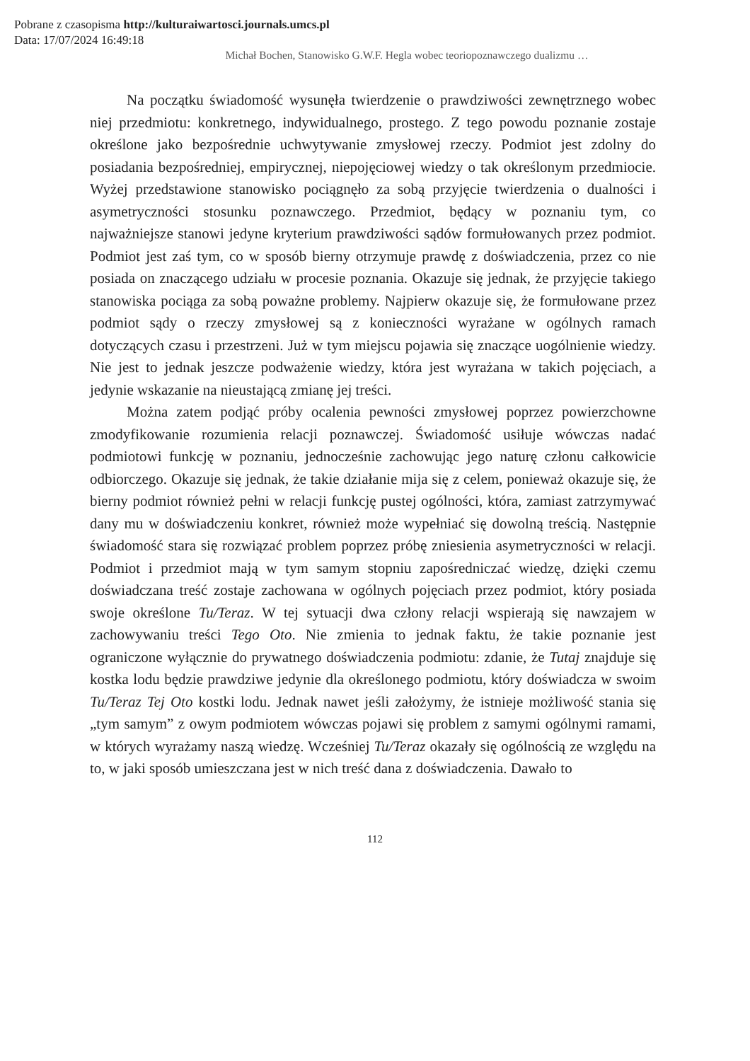Pobrane z czasopisma http://kulturaiwartosci.journals.umcs.pl
Data: 17/07/2024 16:49:18
Michał Bochen, Stanowisko G.W.F. Hegla wobec teoriopoznawczego dualizmu …
Na początku świadomość wysunęła twierdzenie o prawdziwości zewnętrznego wobec niej przedmiotu: konkretnego, indywidualnego, prostego. Z tego powodu poznanie zostaje określone jako bezpośrednie uchwytywanie zmysłowej rzeczy. Podmiot jest zdolny do posiadania bezpośredniej, empirycznej, niepojęciowej wiedzy o tak określonym przedmiocie. Wyżej przedstawione stanowisko pociągnęło za sobą przyjęcie twierdzenia o dualności i asymetryczności stosunku poznawczego. Przedmiot, będący w poznaniu tym, co najważniejsze stanowi jedyne kryterium prawdziwości sądów formułowanych przez podmiot. Podmiot jest zaś tym, co w sposób bierny otrzymuje prawdę z doświadczenia, przez co nie posiada on znaczącego udziału w procesie poznania. Okazuje się jednak, że przyjęcie takiego stanowiska pociąga za sobą poważne problemy. Najpierw okazuje się, że formułowane przez podmiot sądy o rzeczy zmysłowej są z konieczności wyrażane w ogólnych ramach dotyczących czasu i przestrzeni. Już w tym miejscu pojawia się znaczące uogólnienie wiedzy. Nie jest to jednak jeszcze podważenie wiedzy, która jest wyrażana w takich pojęciach, a jedynie wskazanie na nieustającą zmianę jej treści.
Można zatem podjąć próby ocalenia pewności zmysłowej poprzez powierzchowne zmodyfikowanie rozumienia relacji poznawczej. Świadomość usiłuje wówczas nadać podmiotowi funkcję w poznaniu, jednocześnie zachowując jego naturę członu całkowicie odbiorczego. Okazuje się jednak, że takie działanie mija się z celem, ponieważ okazuje się, że bierny podmiot również pełni w relacji funkcję pustej ogólności, która, zamiast zatrzymywać dany mu w doświadczeniu konkret, również może wypełniać się dowolną treścią. Następnie świadomość stara się rozwiązać problem poprzez próbę zniesienia asymetryczności w relacji. Podmiot i przedmiot mają w tym samym stopniu zapośredniczać wiedzę, dzięki czemu doświadczana treść zostaje zachowana w ogólnych pojęciach przez podmiot, który posiada swoje określone Tu/Teraz. W tej sytuacji dwa człony relacji wspierają się nawzajem w zachowywaniu treści Tego Oto. Nie zmienia to jednak faktu, że takie poznanie jest ograniczone wyłącznie do prywatnego doświadczenia podmiotu: zdanie, że Tutaj znajduje się kostka lodu będzie prawdziwe jedynie dla określonego podmiotu, który doświadcza w swoim Tu/Teraz Tej Oto kostki lodu. Jednak nawet jeśli założymy, że istnieje możliwość stania się „tym samym” z owym podmiotem wówczas pojawi się problem z samymi ogólnymi ramami, w których wyrażamy naszą wiedzę. Wcześniej Tu/Teraz okazały się ogólnością ze względu na to, w jaki sposób umieszczana jest w nich treść dana z doświadczenia. Dawało to
112